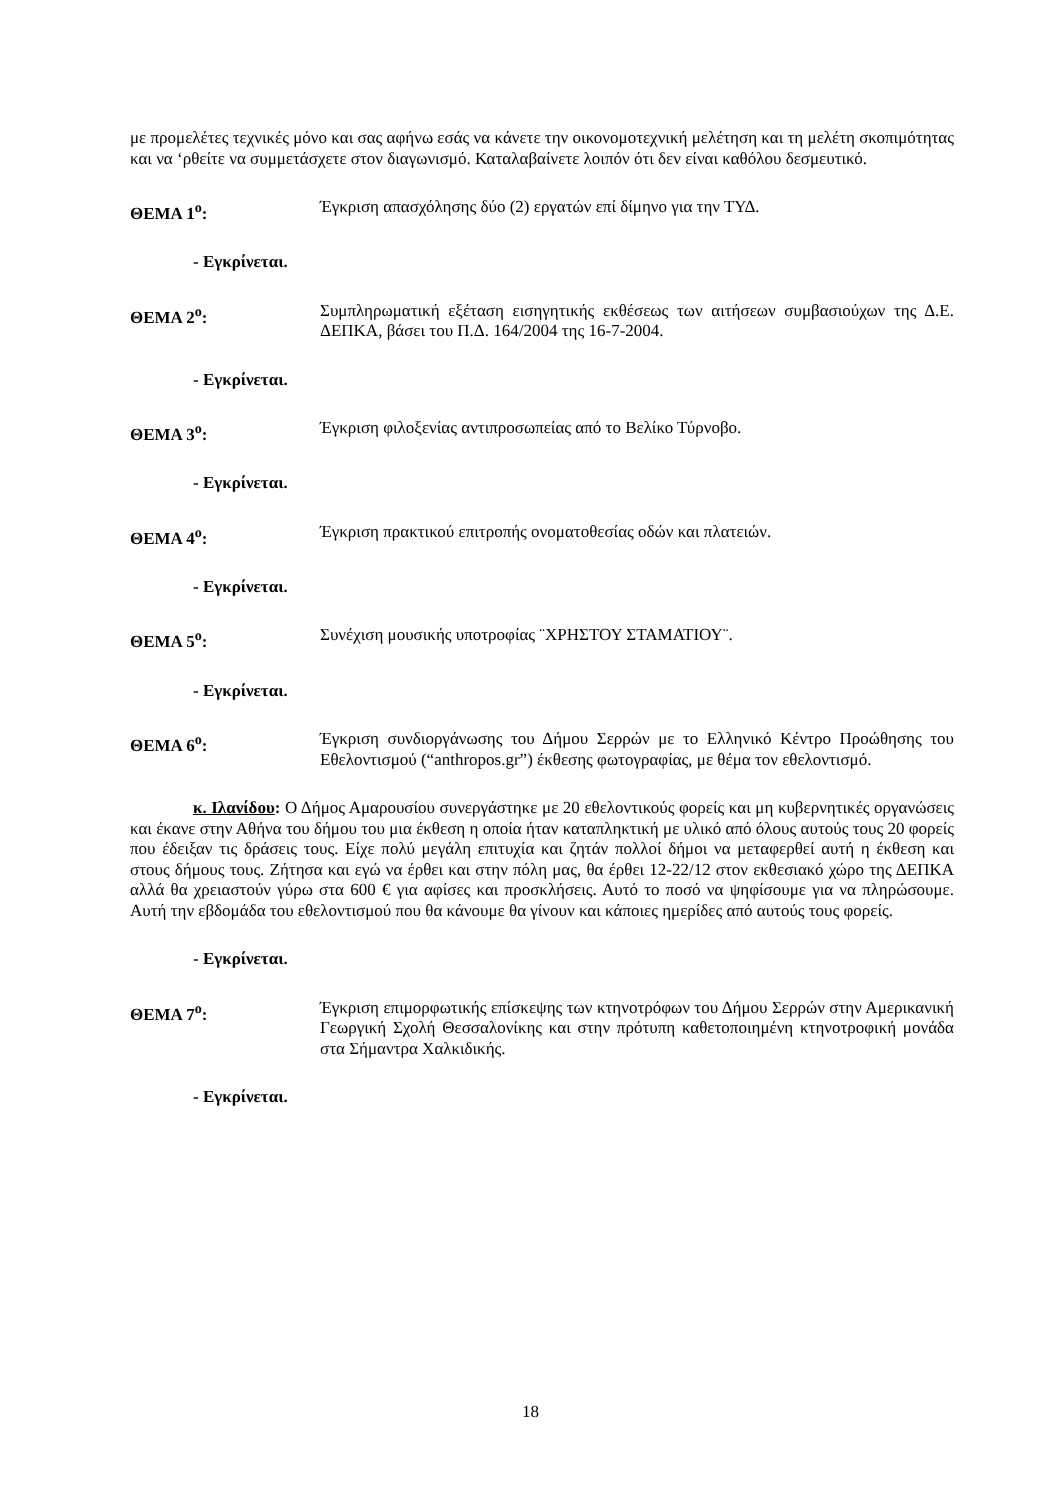με προμελέτες τεχνικές μόνο και σας αφήνω εσάς να κάνετε την οικονομοτεχνική μελέτηση και τη μελέτη σκοπιμότητας και να ‘ρθείτε να συμμετάσχετε στον διαγωνισμό. Καταλαβαίνετε λοιπόν ότι δεν είναι καθόλου δεσμευτικό.
ΘΕΜΑ 1<sup>ο</sup>: Έγκριση απασχόλησης δύο (2) εργατών επί δίμηνο για την ΤΥΔ.
- Εγκρίνεται.
ΘΕΜΑ 2<sup>ο</sup>: Συμπληρωματική εξέταση εισηγητικής εκθέσεως των αιτήσεων συμβασιούχων της Δ.Ε. ΔΕΠΚΑ, βάσει του Π.Δ. 164/2004 της 16-7-2004.
- Εγκρίνεται.
ΘΕΜΑ 3<sup>ο</sup>: Έγκριση φιλοξενίας αντιπροσωπείας από το Βελίκο Τύρνοβο.
- Εγκρίνεται.
ΘΕΜΑ 4<sup>ο</sup>: Έγκριση πρακτικού επιτροπής ονοματοθεσίας οδών και πλατειών.
- Εγκρίνεται.
ΘΕΜΑ 5<sup>ο</sup>: Συνέχιση μουσικής υποτροφίας ¨ΧΡΗΣΤΟΥ ΣΤΑΜΑΤΙΟΥ¨.
- Εγκρίνεται.
ΘΕΜΑ 6<sup>ο</sup>: Έγκριση συνδιοργάνωσης του Δήμου Σερρών με το Ελληνικό Κέντρο Προώθησης του Εθελοντισμού (“anthropos.gr”) έκθεσης φωτογραφίας, με θέμα τον εθελοντισμό.
κ. Ιλανίδου: Ο Δήμος Αμαρουσίου συνεργάστηκε με 20 εθελοντικούς φορείς και μη κυβερνητικές οργανώσεις και έκανε στην Αθήνα του δήμου του μια έκθεση η οποία ήταν καταπληκτική με υλικό από όλους αυτούς τους 20 φορείς που έδειξαν τις δράσεις τους. Είχε πολύ μεγάλη επιτυχία και ζητάν πολλοί δήμοι να μεταφερθεί αυτή η έκθεση και στους δήμους τους. Ζήτησα και εγώ να έρθει και στην πόλη μας, θα έρθει 12-22/12 στον εκθεσιακό χώρο της ΔΕΠΚΑ αλλά θα χρειαστούν γύρω στα 600 € για αφίσες και προσκλήσεις. Αυτό το ποσό να ψηφίσουμε για να πληρώσουμε. Αυτή την εβδομάδα του εθελοντισμού που θα κάνουμε θα γίνουν και κάποιες ημερίδες από αυτούς τους φορείς.
- Εγκρίνεται.
ΘΕΜΑ 7<sup>ο</sup>: Έγκριση επιμορφωτικής επίσκεψης των κτηνοτρόφων του Δήμου Σερρών στην Αμερικανική Γεωργική Σχολή Θεσσαλονίκης και στην πρότυπη καθετοποιημένη κτηνοτροφική μονάδα στα Σήμαντρα Χαλκιδικής.
- Εγκρίνεται.
18